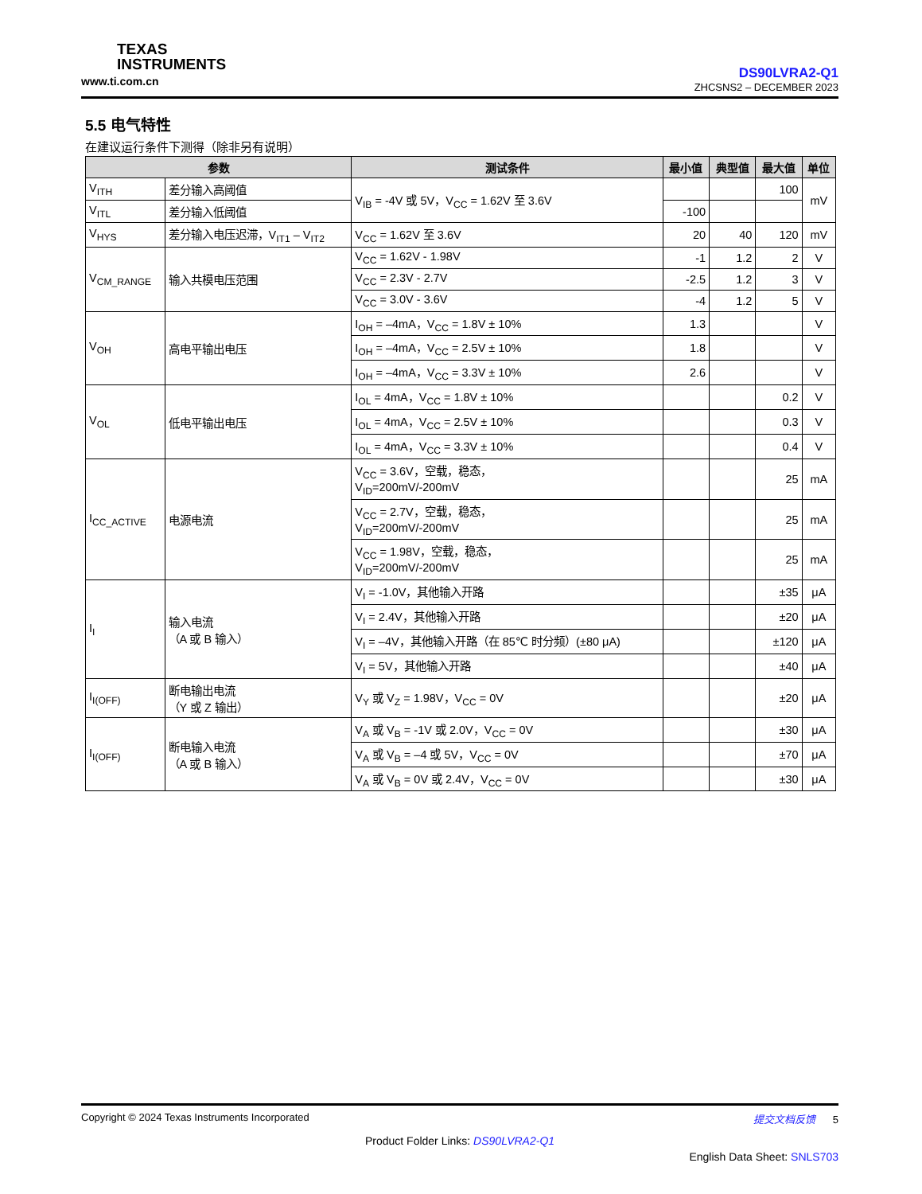TEXAS
INSTRUMENTS
www.ti.com.cn
DS90LVRA2-Q1
ZHCSNS2 – DECEMBER 2023
5.5 电气特性
在建议运行条件下测得（除非另有说明）
| 参数 | | 测试条件 | 最小值 | 典型值 | 最大值 | 单位 |
| --- | --- | --- | --- | --- | --- | --- |
| V<sub>ITH</sub> | 差分输入高阈值 | V<sub>IB</sub> = -4V 或 5V，V<sub>CC</sub> = 1.62V 至 3.6V | | | 100 | mV |
| V<sub>ITL</sub> | 差分输入低阈值 | | -100 | | | |
| V<sub>HYS</sub> | 差分输入电压迟滞，V<sub>IT1</sub> – V<sub>IT2</sub> | V<sub>CC</sub> = 1.62V 至 3.6V | 20 | 40 | 120 | mV |
| V<sub>CM_RANGE</sub> | 输入共模电压范围 | V<sub>CC</sub> = 1.62V - 1.98V | -1 | 1.2 | 2 | V |
| | | V<sub>CC</sub> = 2.3V - 2.7V | -2.5 | 1.2 | 3 | V |
| | | V<sub>CC</sub> = 3.0V - 3.6V | -4 | 1.2 | 5 | V |
| V<sub>OH</sub> | 高电平输出电压 | I<sub>OH</sub> = –4mA，V<sub>CC</sub> = 1.8V ± 10% | 1.3 | | | V |
| | | I<sub>OH</sub> = –4mA，V<sub>CC</sub> = 2.5V ± 10% | 1.8 | | | V |
| | | I<sub>OH</sub> = –4mA，V<sub>CC</sub> = 3.3V ± 10% | 2.6 | | | V |
| V<sub>OL</sub> | 低电平输出电压 | I<sub>OL</sub> = 4mA，V<sub>CC</sub> = 1.8V ± 10% | | | 0.2 | V |
| | | I<sub>OL</sub> = 4mA，V<sub>CC</sub> = 2.5V ± 10% | | | 0.3 | V |
| | | I<sub>OL</sub> = 4mA，V<sub>CC</sub> = 3.3V ± 10% | | | 0.4 | V |
| I<sub>CC_ACTIVE</sub> | 电源电流 | V<sub>CC</sub> = 3.6V，空载，稳态， V<sub>ID</sub>=200mV/-200mV | | | 25 | mA |
| | | V<sub>CC</sub> = 2.7V，空载，稳态， V<sub>ID</sub>=200mV/-200mV | | | 25 | mA |
| | | V<sub>CC</sub> = 1.98V，空载，稳态， V<sub>ID</sub>=200mV/-200mV | | | 25 | mA |
| I<sub>I</sub> | 输入电流 （A 或 B 输入） | V<sub>I</sub> = -1.0V，其他输入开路 | | | ±35 | μA |
| | | V<sub>I</sub> = 2.4V，其他输入开路 | | | ±20 | μA |
| | | V<sub>I</sub> = –4V，其他输入开路（在 85℃ 时分频）(±80 μA) | | | ±120 | μA |
| | | V<sub>I</sub> = 5V，其他输入开路 | | | ±40 | μA |
| I<sub>I(OFF)</sub> | 断电输出电流 （Y 或 Z 输出） | V<sub>Y</sub> 或 V<sub>Z</sub> = 1.98V，V<sub>CC</sub> = 0V | | | ±20 | μA |
| I<sub>I(OFF)</sub> | 断电输入电流 （A 或 B 输入） | V<sub>A</sub> 或 V<sub>B</sub> = -1V 或 2.0V，V<sub>CC</sub> = 0V | | | ±30 | μA |
| | | V<sub>A</sub> 或 V<sub>B</sub> = –4 或 5V，V<sub>CC</sub> = 0V | | | ±70 | μA |
| | | V<sub>A</sub> 或 V<sub>B</sub> = 0V 或 2.4V，V<sub>CC</sub> = 0V | | | ±30 | μA |
Copyright © 2024 Texas Instruments Incorporated 提交文档反馈 5
Product Folder Links: DS90LVRA2-Q1
English Data Sheet: SNLS703